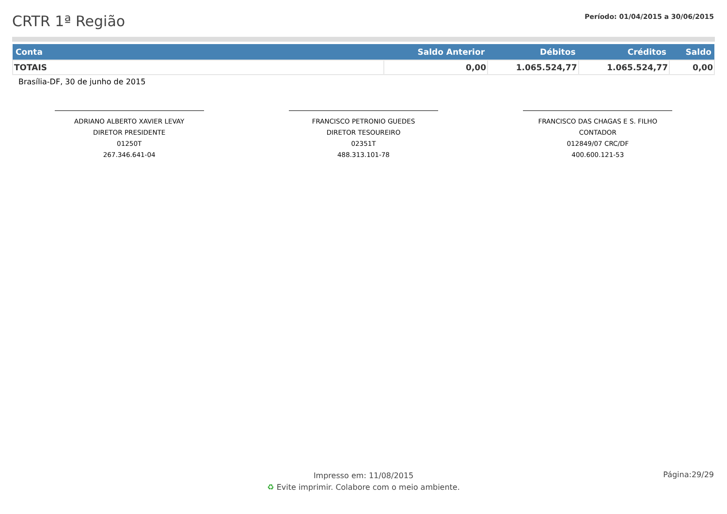CRTR 1ª Região
Período: 01/04/2015 a 30/06/2015
| Conta | Saldo Anterior | Débitos | Créditos | Saldo |
| --- | --- | --- | --- | --- |
| TOTAIS | 0,00 | 1.065.524,77 | 1.065.524,77 | 0,00 |
Brasília-DF, 30 de junho de 2015
ADRIANO ALBERTO XAVIER LEVAY
DIRETOR PRESIDENTE
01250T
267.346.641-04
FRANCISCO PETRONIO GUEDES
DIRETOR TESOUREIRO
02351T
488.313.101-78
FRANCISCO DAS CHAGAS E S. FILHO
CONTADOR
012849/07 CRC/DF
400.600.121-53
Impresso em: 11/08/2015
♻ Evite imprimir. Colabore com o meio ambiente.
Página:29/29